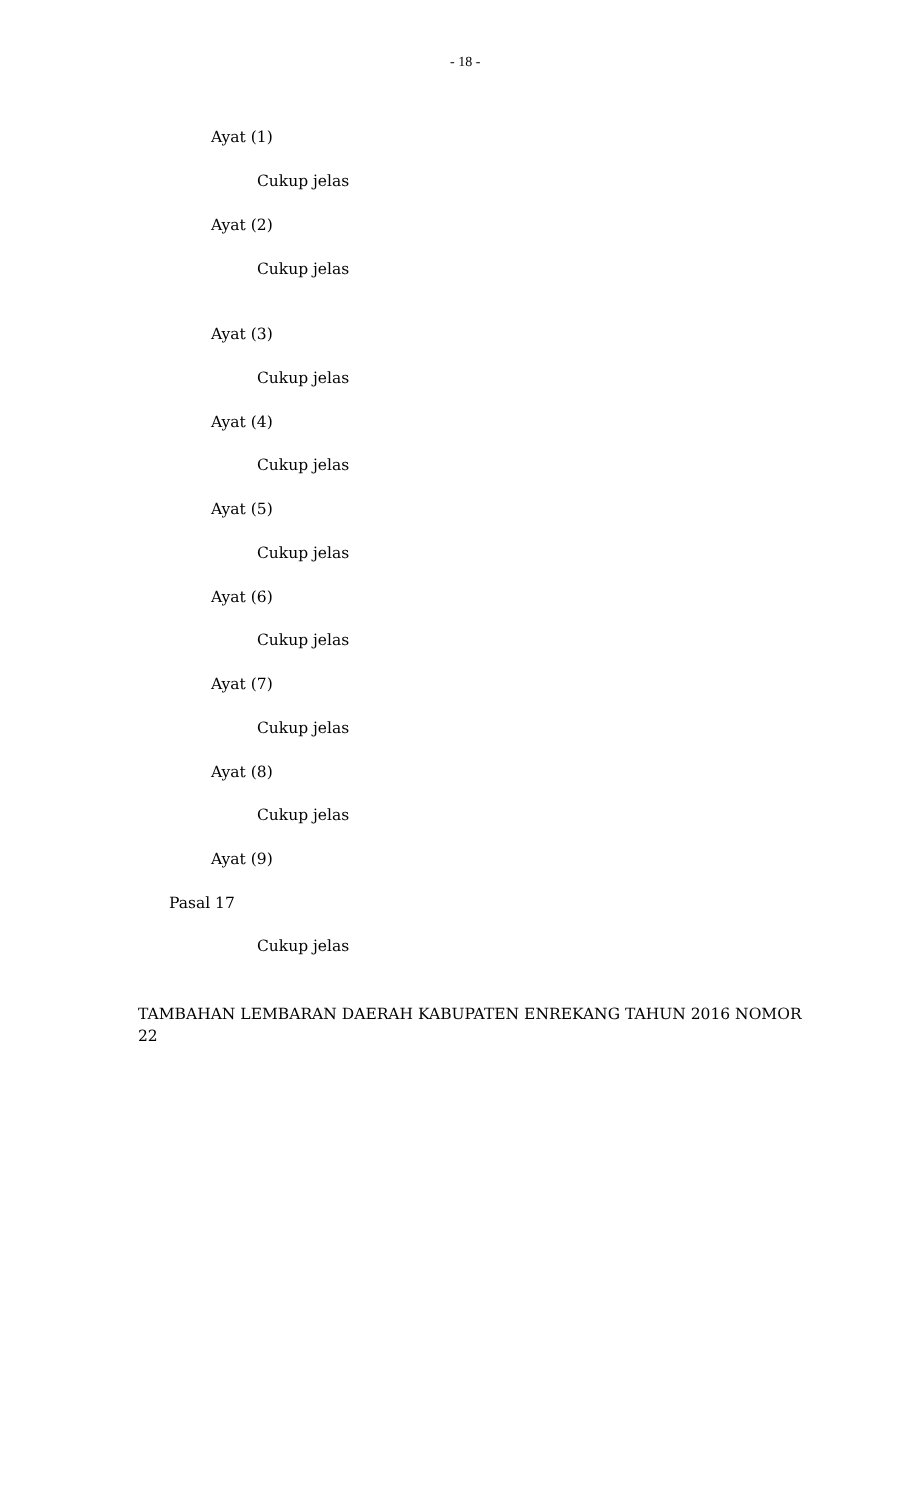- 18 -
Ayat (1)
Cukup jelas
Ayat (2)
Cukup jelas
Ayat (3)
Cukup jelas
Ayat (4)
Cukup jelas
Ayat (5)
Cukup jelas
Ayat (6)
Cukup jelas
Ayat (7)
Cukup jelas
Ayat (8)
Cukup jelas
Ayat (9)
Pasal 17
Cukup jelas
TAMBAHAN LEMBARAN DAERAH KABUPATEN ENREKANG TAHUN 2016 NOMOR
22